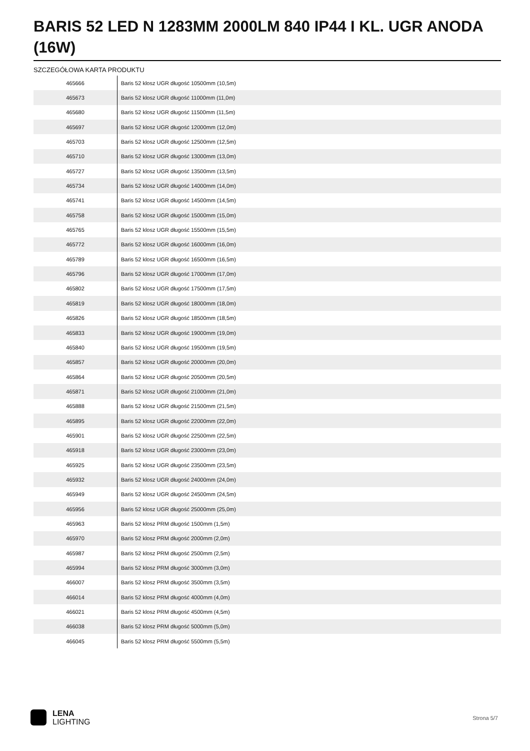BARIS 52 LED N 1283MM 2000LM 840 IP44 I KL. UGR ANODA (16W)
SZCZEGÓŁOWA KARTA PRODUKTU
| 465666 | Baris 52 klosz UGR długość 10500mm (10,5m) |
| 465673 | Baris 52 klosz UGR długość 11000mm (11,0m) |
| 465680 | Baris 52 klosz UGR długość 11500mm (11,5m) |
| 465697 | Baris 52 klosz UGR długość 12000mm (12,0m) |
| 465703 | Baris 52 klosz UGR długość 12500mm (12,5m) |
| 465710 | Baris 52 klosz UGR długość 13000mm (13,0m) |
| 465727 | Baris 52 klosz UGR długość 13500mm (13,5m) |
| 465734 | Baris 52 klosz UGR długość 14000mm (14,0m) |
| 465741 | Baris 52 klosz UGR długość 14500mm (14,5m) |
| 465758 | Baris 52 klosz UGR długość 15000mm (15,0m) |
| 465765 | Baris 52 klosz UGR długość 15500mm (15,5m) |
| 465772 | Baris 52 klosz UGR długość 16000mm (16,0m) |
| 465789 | Baris 52 klosz UGR długość 16500mm (16,5m) |
| 465796 | Baris 52 klosz UGR długość 17000mm (17,0m) |
| 465802 | Baris 52 klosz UGR długość 17500mm (17,5m) |
| 465819 | Baris 52 klosz UGR długość 18000mm (18,0m) |
| 465826 | Baris 52 klosz UGR długość 18500mm (18,5m) |
| 465833 | Baris 52 klosz UGR długość 19000mm (19,0m) |
| 465840 | Baris 52 klosz UGR długość 19500mm (19,5m) |
| 465857 | Baris 52 klosz UGR długość 20000mm (20,0m) |
| 465864 | Baris 52 klosz UGR długość 20500mm (20,5m) |
| 465871 | Baris 52 klosz UGR długość 21000mm (21,0m) |
| 465888 | Baris 52 klosz UGR długość 21500mm (21,5m) |
| 465895 | Baris 52 klosz UGR długość 22000mm (22,0m) |
| 465901 | Baris 52 klosz UGR długość 22500mm (22,5m) |
| 465918 | Baris 52 klosz UGR długość 23000mm (23,0m) |
| 465925 | Baris 52 klosz UGR długość 23500mm (23,5m) |
| 465932 | Baris 52 klosz UGR długość 24000mm (24,0m) |
| 465949 | Baris 52 klosz UGR długość 24500mm (24,5m) |
| 465956 | Baris 52 klosz UGR długość 25000mm (25,0m) |
| 465963 | Baris 52 klosz PRM długość 1500mm (1,5m) |
| 465970 | Baris 52 klosz PRM długość 2000mm (2,0m) |
| 465987 | Baris 52 klosz PRM długość 2500mm (2,5m) |
| 465994 | Baris 52 klosz PRM długość 3000mm (3,0m) |
| 466007 | Baris 52 klosz PRM długość 3500mm (3,5m) |
| 466014 | Baris 52 klosz PRM długość 4000mm (4,0m) |
| 466021 | Baris 52 klosz PRM długość 4500mm (4,5m) |
| 466038 | Baris 52 klosz PRM długość 5000mm (5,0m) |
| 466045 | Baris 52 klosz PRM długość 5500mm (5,5m) |
LENA
LIGHTING
Strona 5/7